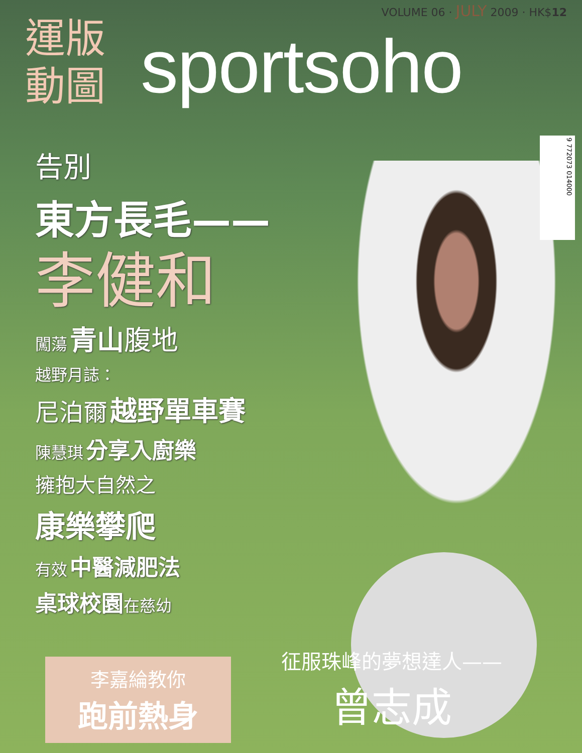VOLUME 06 · JULY 2009 · HK$12
運版
動圖
sportsoho
9 772073 014000
告別
東方長毛——
李健和
闖蕩 青山 腹地
越野月誌：
尼泊爾 越野單車賽
陳慧琪 分享入廚樂
擁抱大自然之
康樂攀爬
有效 中醫減肥法
桌球校園 在慈幼
李嘉綸教你
跑前熱身
征服珠峰的夢想達人——
曾志成